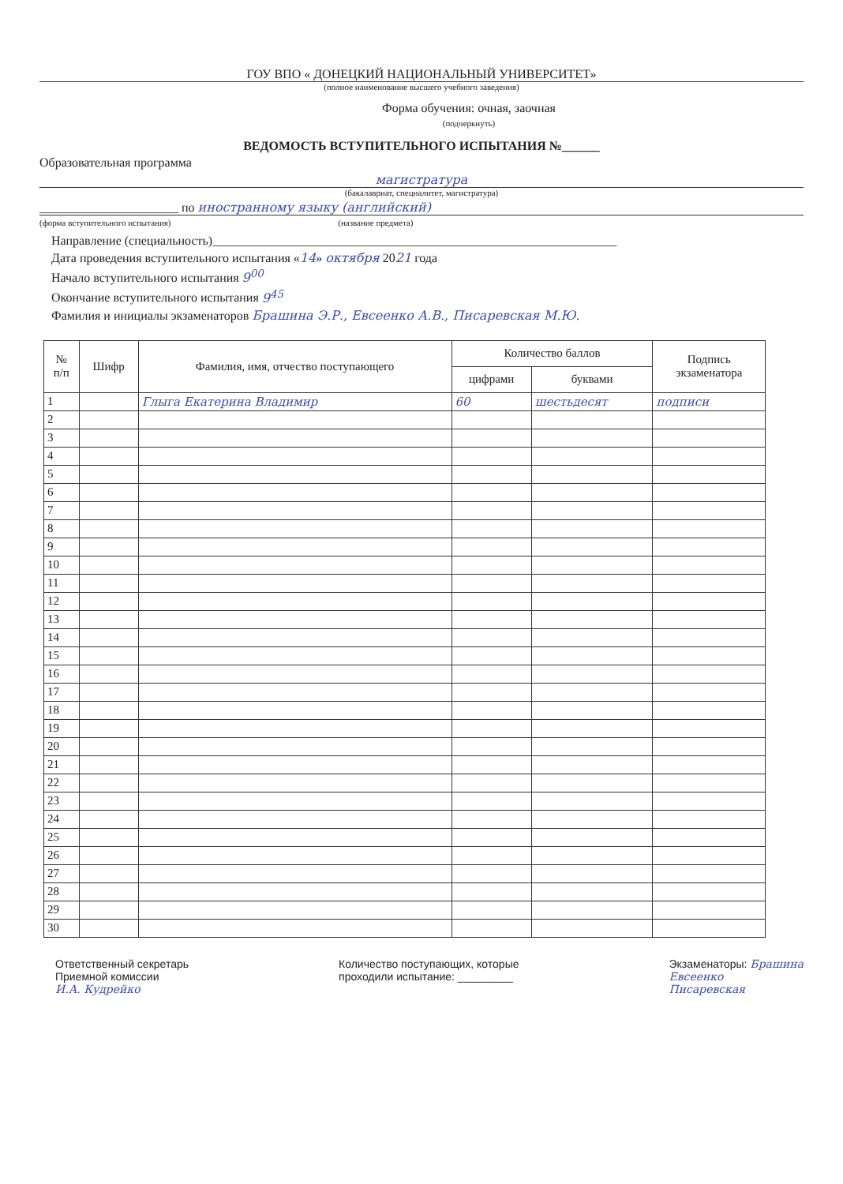ГОУ ВПО « ДОНЕЦКИЙ НАЦИОНАЛЬНЫЙ УНИВЕРСИТЕТ»
(полное наименование высшего учебного заведения)
Форма обучения: очная, заочная
(подчеркнуть)
ВЕДОМОСТЬ ВСТУПИТЕЛЬНОГО ИСПЫТАНИЯ №______
Образовательная программа
магистратура
(бакалавриат, специалитет, магистратура)
______________________ по иностранному языку (английский)
(форма вступительного испытания) (название предмета)
Направление (специальность)________________________________________________________________
Дата проведения вступительного испытания «14» октября 2021 года
Начало вступительного испытания 9<sup>00</sup>
Окончание вступительного испытания 9<sup>45</sup>
Фамилия и инициалы экзаменаторов Брашина Э.Р., Евсеенко А.В., Писаревская М.Ю.
| № п/п | Шифр | Фамилия, имя, отчество поступающего | Количество баллов | | Подпись экзаменатора |
| --- | --- | --- | --- | --- | --- |
| | | | цифрами | буквами | |
| 1 | | Глыга Екатерина Владимир | 60 | шестьдесят | подписи |
| 2 | | | | | |
| 3 | | | | | |
| 4 | | | | | |
| 5 | | | | | |
| 6 | | | | | |
| 7 | | | | | |
| 8 | | | | | |
| 9 | | | | | |
| 10 | | | | | |
| 11 | | | | | |
| 12 | | | | | |
| 13 | | | | | |
| 14 | | | | | |
| 15 | | | | | |
| 16 | | | | | |
| 17 | | | | | |
| 18 | | | | | |
| 19 | | | | | |
| 20 | | | | | |
| 21 | | | | | |
| 22 | | | | | |
| 23 | | | | | |
| 24 | | | | | |
| 25 | | | | | |
| 26 | | | | | |
| 27 | | | | | |
| 28 | | | | | |
| 29 | | | | | |
| 30 | | | | | |
Ответственный секретарь
Приемной комиссии
И.А. Кудрейко
Количество поступающих, которые
проходили испытание: _________
Экзаменаторы: Брашина
Евсеенко
Писаревская